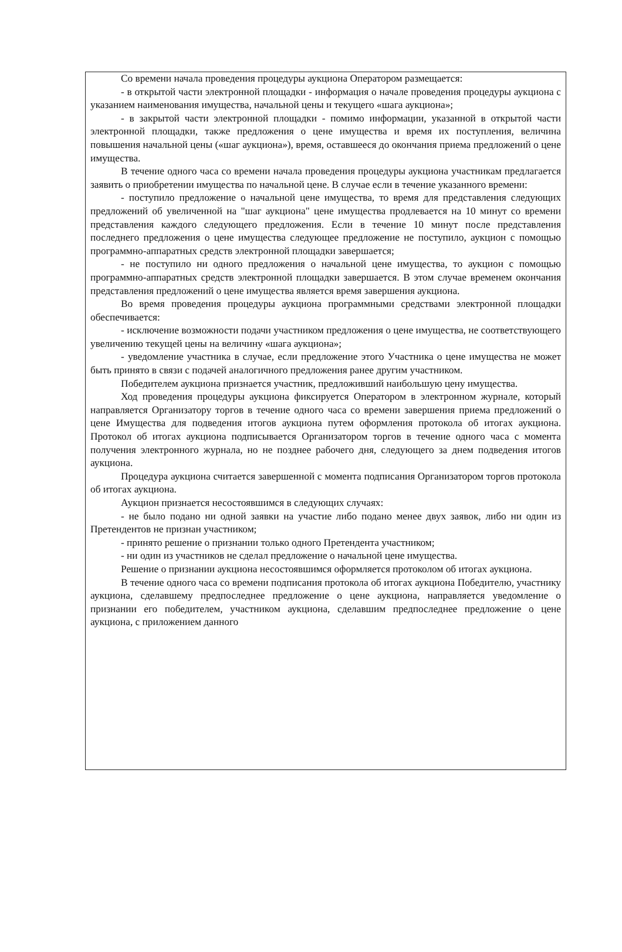Со времени начала проведения процедуры аукциона Оператором размещается:
- в открытой части электронной площадки - информация о начале проведения процедуры аукциона с указанием наименования имущества, начальной цены и текущего «шага аукциона»;
- в закрытой части электронной площадки - помимо информации, указанной в открытой части электронной площадки, также предложения о цене имущества и время их поступления, величина повышения начальной цены («шаг аукциона»), время, оставшееся до окончания приема предложений о цене имущества.
В течение одного часа со времени начала проведения процедуры аукциона участникам предлагается заявить о приобретении имущества по начальной цене. В случае если в течение указанного времени:
- поступило предложение о начальной цене имущества, то время для представления следующих предложений об увеличенной на "шаг аукциона" цене имущества продлевается на 10 минут со времени представления каждого следующего предложения. Если в течение 10 минут после представления последнего предложения о цене имущества следующее предложение не поступило, аукцион с помощью программно-аппаратных средств электронной площадки завершается;
- не поступило ни одного предложения о начальной цене имущества, то аукцион с помощью программно-аппаратных средств электронной площадки завершается. В этом случае временем окончания представления предложений о цене имущества является время завершения аукциона.
Во время проведения процедуры аукциона программными средствами электронной площадки обеспечивается:
- исключение возможности подачи участником предложения о цене имущества, не соответствующего увеличению текущей цены на величину «шага аукциона»;
- уведомление участника в случае, если предложение этого Участника о цене имущества не может быть принято в связи с подачей аналогичного предложения ранее другим участником.
Победителем аукциона признается участник, предложивший наибольшую цену имущества.
Ход проведения процедуры аукциона фиксируется Оператором в электронном журнале, который направляется Организатору торгов в течение одного часа со времени завершения приема предложений о цене Имущества для подведения итогов аукциона путем оформления протокола об итогах аукциона. Протокол об итогах аукциона подписывается Организатором торгов в течение одного часа с момента получения электронного журнала, но не позднее рабочего дня, следующего за днем подведения итогов аукциона.
Процедура аукциона считается завершенной с момента подписания Организатором торгов протокола об итогах аукциона.
Аукцион признается несостоявшимся в следующих случаях:
- не было подано ни одной заявки на участие либо подано менее двух заявок, либо ни один из Претендентов не признан участником;
- принято решение о признании только одного Претендента участником;
- ни один из участников не сделал предложение о начальной цене имущества.
Решение о признании аукциона несостоявшимся оформляется протоколом об итогах аукциона.
В течение одного часа со времени подписания протокола об итогах аукциона Победителю, участнику аукциона, сделавшему предпоследнее предложение о цене аукциона, направляется уведомление о признании его победителем, участником аукциона, сделавшим предпоследнее предложение о цене аукциона, с приложением данного